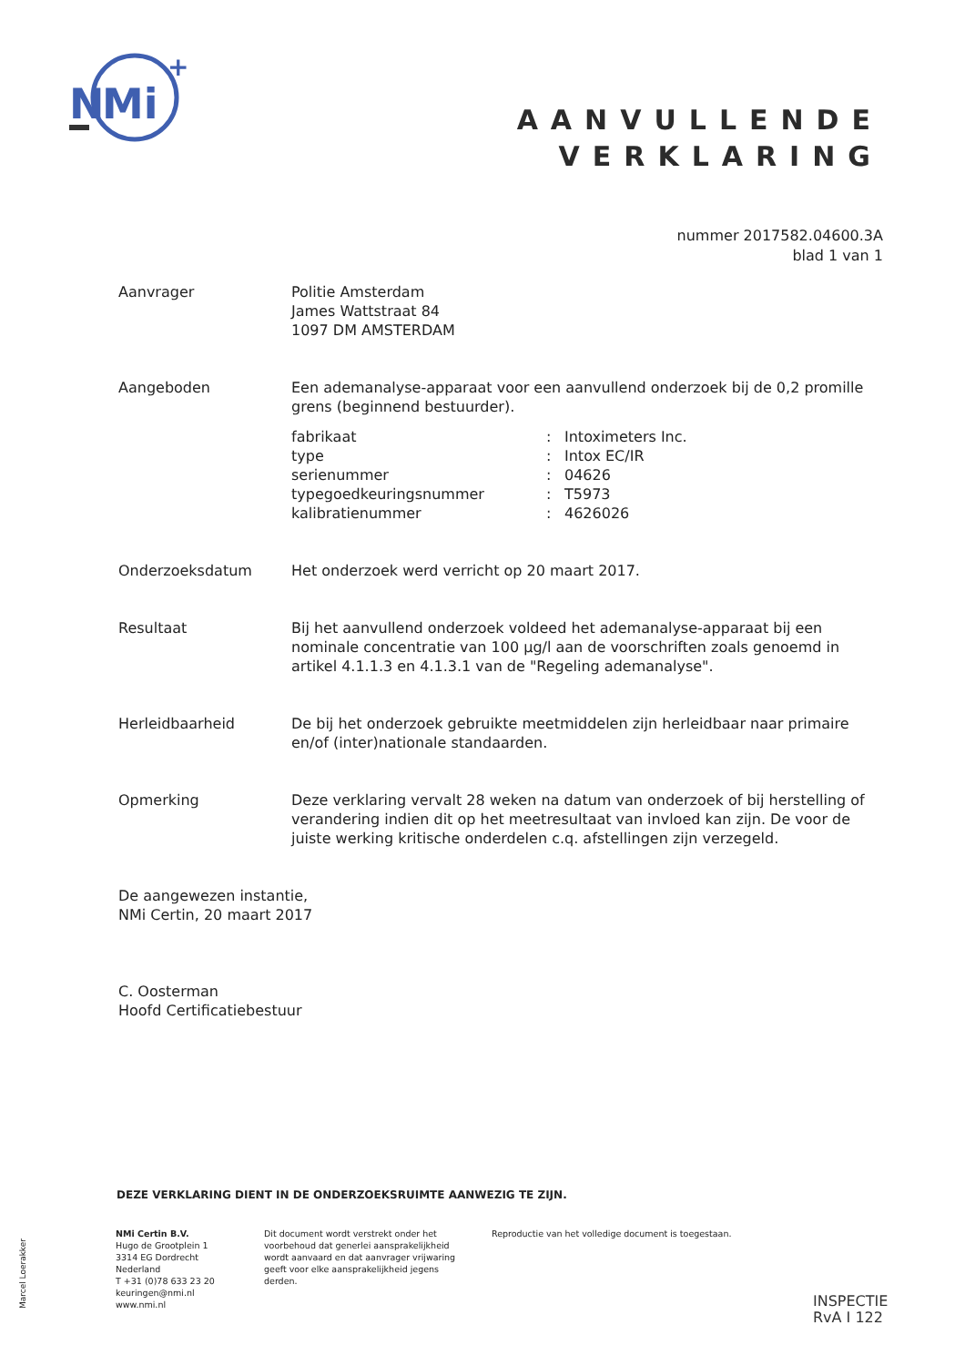N
Mi
+
AANVULLENDE
VERKLARING
nummer 2017582.04600.3A
blad 1 van 1
Aanvrager Politie Amsterdam
James Wattstraat 84
1097 DM AMSTERDAM
Aangeboden Een ademanalyse-apparaat voor een aanvullend onderzoek bij de 0,2 promille grens (beginnend bestuurder).
| fabrikaat | : | Intoximeters Inc. |
| type | : | Intox EC/IR |
| serienummer | : | 04626 |
| typegoedkeuringsnummer | : | T5973 |
| kalibratienummer | : | 4626026 |
Onderzoeksdatum Het onderzoek werd verricht op 20 maart 2017.
Resultaat Bij het aanvullend onderzoek voldeed het ademanalyse-apparaat bij een nominale concentratie van 100 µg/l aan de voorschriften zoals genoemd in artikel 4.1.1.3 en 4.1.3.1 van de "Regeling ademanalyse".
Herleidbaarheid De bij het onderzoek gebruikte meetmiddelen zijn herleidbaar naar primaire en/of (inter)nationale standaarden.
Opmerking Deze verklaring vervalt 28 weken na datum van onderzoek of bij herstelling of verandering indien dit op het meetresultaat van invloed kan zijn. De voor de juiste werking kritische onderdelen c.q. afstellingen zijn verzegeld.
De aangewezen instantie,
NMi Certin, 20 maart 2017
C. Oosterman
Hoofd Certificatiebestuur
DEZE VERKLARING DIENT IN DE ONDERZOEKSRUIMTE AANWEZIG TE ZIJN.
NMi Certin B.V.
Hugo de Grootplein 1
3314 EG Dordrecht
Nederland
T +31 (0)78 633 23 20
keuringen@nmi.nl
www.nmi.nl
Dit document wordt verstrekt onder het voorbehoud dat generlei aansprakelijkheid wordt aanvaard en dat aanvrager vrijwaring geeft voor elke aansprakelijkheid jegens derden.
Reproductie van het volledige document is toegestaan.
Marcel Loerakker
INSPECTIE
RvA I 122